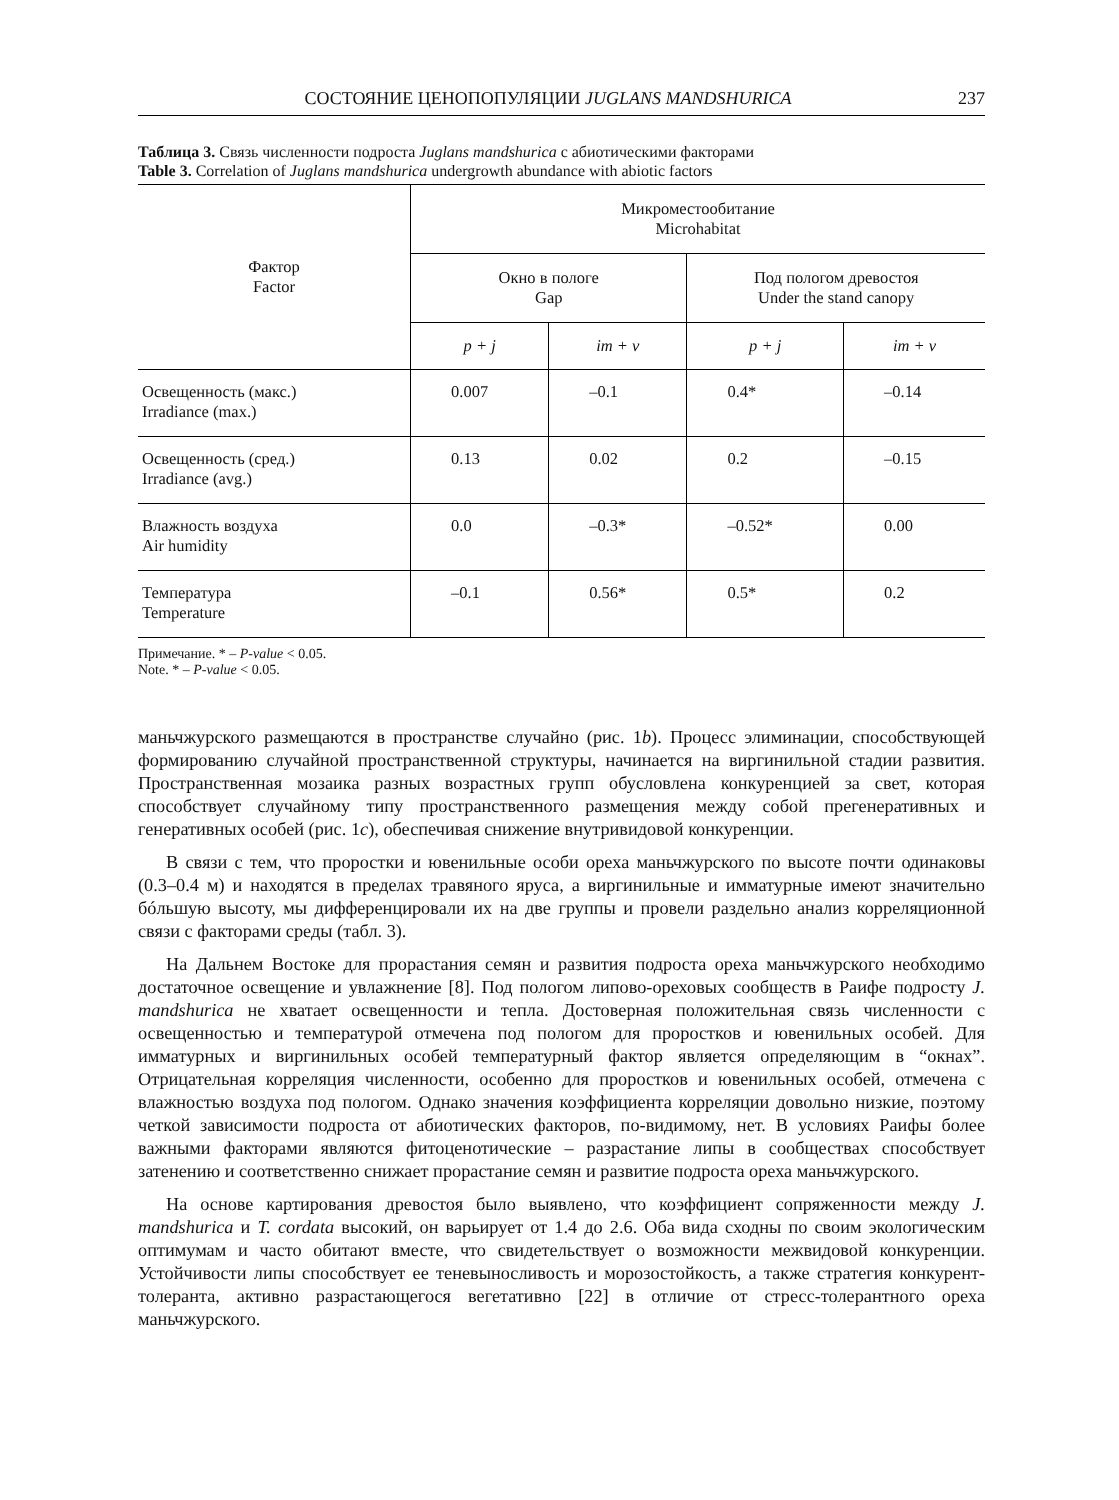СОСТОЯНИЕ ЦЕНОПОПУЛЯЦИИ JUGLANS MANDSHURICA 237
Таблица 3. Связь численности подроста Juglans mandshurica с абиотическими факторами
Table 3. Correlation of Juglans mandshurica undergrowth abundance with abiotic factors
| Фактор Factor | Микроместообитание Microhabitat | | | |
| --- | --- | --- | --- | --- |
| | Окно в пологе Gap | | Под пологом древостоя Under the stand canopy | |
| | p + j | im + v | p + j | im + v |
| Освещенность (макс.) Irradiance (max.) | 0.007 | –0.1 | 0.4* | –0.14 |
| Освещенность (сред.) Irradiance (avg.) | 0.13 | 0.02 | 0.2 | –0.15 |
| Влажность воздуха Air humidity | 0.0 | –0.3* | –0.52* | 0.00 |
| Температура Temperature | –0.1 | 0.56* | 0.5* | 0.2 |
Примечание. * – P-value < 0.05.
Note. * – P-value < 0.05.
маньчжурского размещаются в пространстве случайно (рис. 1b). Процесс элиминации, способствующей формированию случайной пространственной структуры, начинается на виргинильной стадии развития. Пространственная мозаика разных возрастных групп обусловлена конкуренцией за свет, которая способствует случайному типу пространственного размещения между собой прегенеративных и генеративных особей (рис. 1c), обеспечивая снижение внутривидовой конкуренции.
В связи с тем, что проростки и ювенильные особи ореха маньчжурского по высоте почти одинаковы (0.3–0.4 м) и находятся в пределах травяного яруса, а виргинильные и имматурные имеют значительно бóльшую высоту, мы дифференцировали их на две группы и провели раздельно анализ корреляционной связи с факторами среды (табл. 3).
На Дальнем Востоке для прорастания семян и развития подроста ореха маньчжурского необходимо достаточное освещение и увлажнение [8]. Под пологом липово-ореховых сообществ в Раифе подросту J. mandshurica не хватает освещенности и тепла. Достоверная положительная связь численности с освещенностью и температурой отмечена под пологом для проростков и ювенильных особей. Для имматурных и виргинильных особей температурный фактор является определяющим в “окнах”. Отрицательная корреляция численности, особенно для проростков и ювенильных особей, отмечена с влажностью воздуха под пологом. Однако значения коэффициента корреляции довольно низкие, поэтому четкой зависимости подроста от абиотических факторов, по-видимому, нет. В условиях Раифы более важными факторами являются фитоценотические – разрастание липы в сообществах способствует затенению и соответственно снижает прорастание семян и развитие подроста ореха маньчжурского.
На основе картирования древостоя было выявлено, что коэффициент сопряженности между J. mandshurica и T. cordata высокий, он варьирует от 1.4 до 2.6. Оба вида сходны по своим экологическим оптимумам и часто обитают вместе, что свидетельствует о возможности межвидовой конкуренции. Устойчивости липы способствует ее теневыносливость и морозостойкость, а также стратегия конкурент-толеранта, активно разрастающегося вегетативно [22] в отличие от стресс-толерантного ореха маньчжурского.